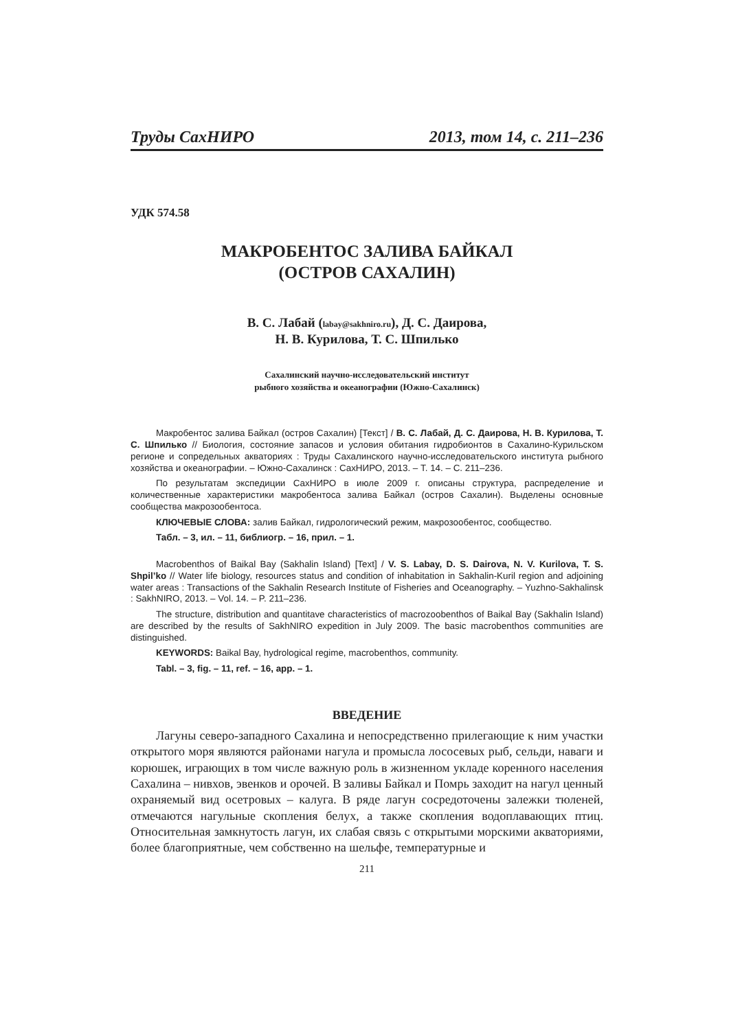Труды СахНИРО 2013, том 14, с. 211–236
УДК 574.58
МАКРОБЕНТОС ЗАЛИВА БАЙКАЛ
(ОСТРОВ САХАЛИН)
В. С. Лабай (labay@sakhniro.ru), Д. С. Даирова,
Н. В. Курилова, Т. С. Шпилько
Сахалинский научно-исследовательский институт
рыбного хозяйства и океанографии (Южно-Сахалинск)
Макробентос залива Байкал (остров Сахалин) [Текст] / В. С. Лабай, Д. С. Даирова, Н. В. Курилова, Т. С. Шпилько // Биология, состояние запасов и условия обитания гидробионтов в Сахалино-Курильском регионе и сопредельных акваториях : Труды Сахалинского научно-исследовательского института рыбного хозяйства и океанографии. – Южно-Сахалинск : СахНИРО, 2013. – Т. 14. – С. 211–236.
По результатам экспедиции СахНИРО в июле 2009 г. описаны структура, распределение и количественные характеристики макробентоса залива Байкал (остров Сахалин). Выделены основные сообщества макрозообентоса.
КЛЮЧЕВЫЕ СЛОВА: залив Байкал, гидрологический режим, макрозообентос, сообщество.
Табл. – 3, ил. – 11, библиогр. – 16, прил. – 1.
Macrobenthos of Baikal Bay (Sakhalin Island) [Text] / V. S. Labay, D. S. Dairova, N. V. Kurilova, T. S. Shpil’ko // Water life biology, resources status and condition of inhabitation in Sakhalin-Kuril region and adjoining water areas : Transactions of the Sakhalin Research Institute of Fisheries and Oceanography. – Yuzhno-Sakhalinsk : SakhNIRO, 2013. – Vol. 14. – P. 211–236.
The structure, distribution and quantitave characteristics of macrozoobenthos of Baikal Bay (Sakhalin Island) are described by the results of SakhNIRO expedition in July 2009. The basic macrobenthos communities are distinguished.
KEYWORDS: Baikal Bay, hydrological regime, macrobenthos, community.
Tabl. – 3, fig. – 11, ref. – 16, app. – 1.
ВВЕДЕНИЕ
Лагуны северо-западного Сахалина и непосредственно прилегающие к ним участки открытого моря являются районами нагула и промысла лососевых рыб, сельди, наваги и корюшек, играющих в том числе важную роль в жизненном укладе коренного населения Сахалина – нивхов, эвенков и орочей. В заливы Байкал и Помрь заходит на нагул ценный охраняемый вид осетровых – калуга. В ряде лагун сосредоточены залежки тюленей, отмечаются нагульные скопления белух, а также скопления водоплавающих птиц. Относительная замкнутость лагун, их слабая связь с открытыми морскими акваториями, более благоприятные, чем собственно на шельфе, температурные и
211